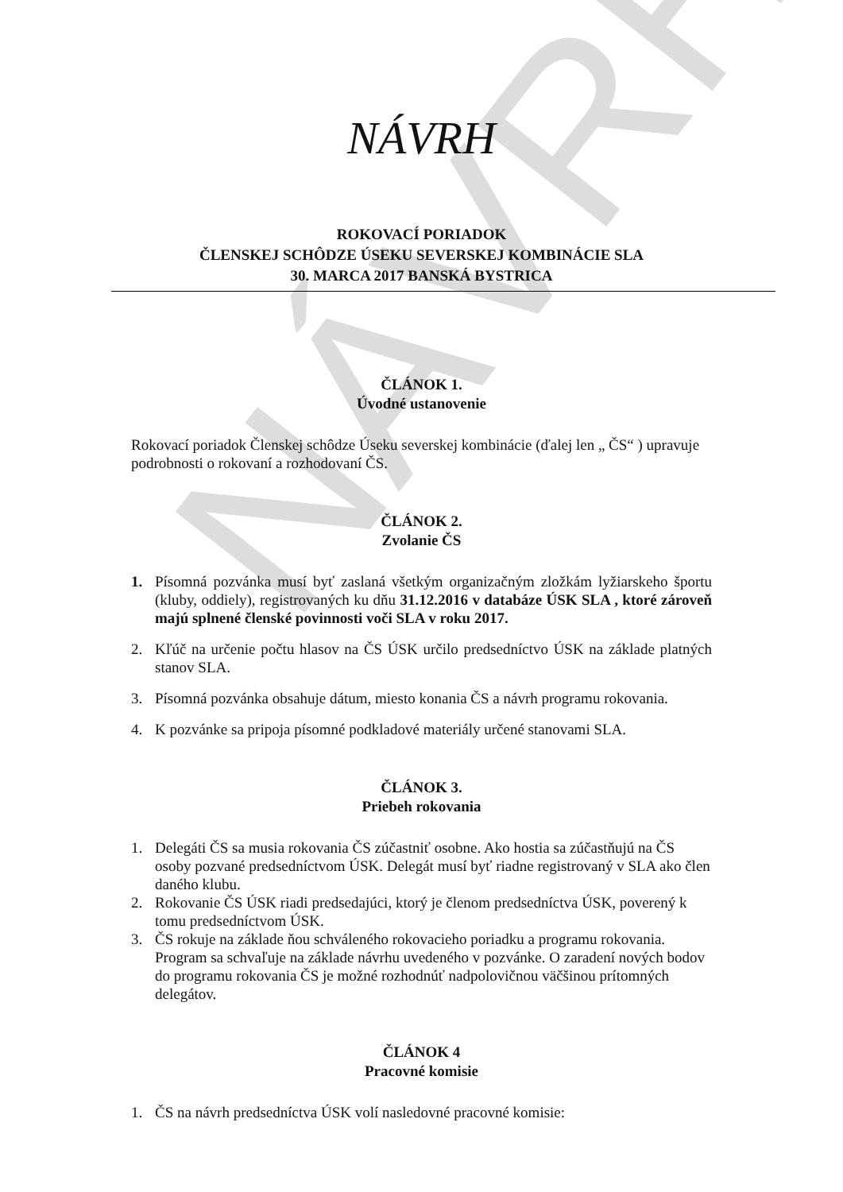NÁVRH
NÁVRH
ROKOVACÍ PORIADOK
ČLENSKEJ SCHÔDZE ÚSEKU SEVERSKEJ KOMBINÁCIE SLA
30. MARCA 2017 BANSKÁ BYSTRICA
ČLÁNOK 1.
Úvodné ustanovenie
Rokovací poriadok Členskej schôdze Úseku severskej kombinácie (ďalej len „ ČS“ ) upravuje podrobnosti o rokovaní a rozhodovaní ČS.
ČLÁNOK 2.
Zvolanie ČS
1. Písomná pozvánka musí byť zaslaná všetkým organizačným zložkám lyžiarskeho športu (kluby, oddiely), registrovaných ku dňu 31.12.2016 v databáze ÚSK SLA , ktoré zároveň majú splnené členské povinnosti voči SLA v roku 2017.
2. Kľúč na určenie počtu hlasov na ČS ÚSK určilo predsedníctvo ÚSK na základe platných stanov SLA.
3. Písomná pozvánka obsahuje dátum, miesto konania ČS a návrh programu rokovania.
4. K pozvánke sa pripoja písomné podkladové materiály určené stanovami SLA.
ČLÁNOK 3.
Priebeh rokovania
1. Delegáti ČS sa musia rokovania ČS zúčastniť osobne. Ako hostia sa zúčastňujú na ČS osoby pozvané predsedníctvom ÚSK. Delegát musí byť riadne registrovaný v SLA ako člen daného klubu.
2. Rokovanie ČS ÚSK riadi predsedajúci, ktorý je členom predsedníctva ÚSK, poverený k tomu predsedníctvom ÚSK.
3. ČS rokuje na základe ňou schváleného rokovacieho poriadku a programu rokovania. Program sa schvaľuje na základe návrhu uvedeného v pozvánke. O zaradení nových bodov do programu rokovania ČS je možné rozhodnúť nadpolovičnou väčšinou prítomných delegátov.
ČLÁNOK 4
Pracovné komisie
1. ČS na návrh predsedníctva ÚSK volí nasledovné pracovné komisie: